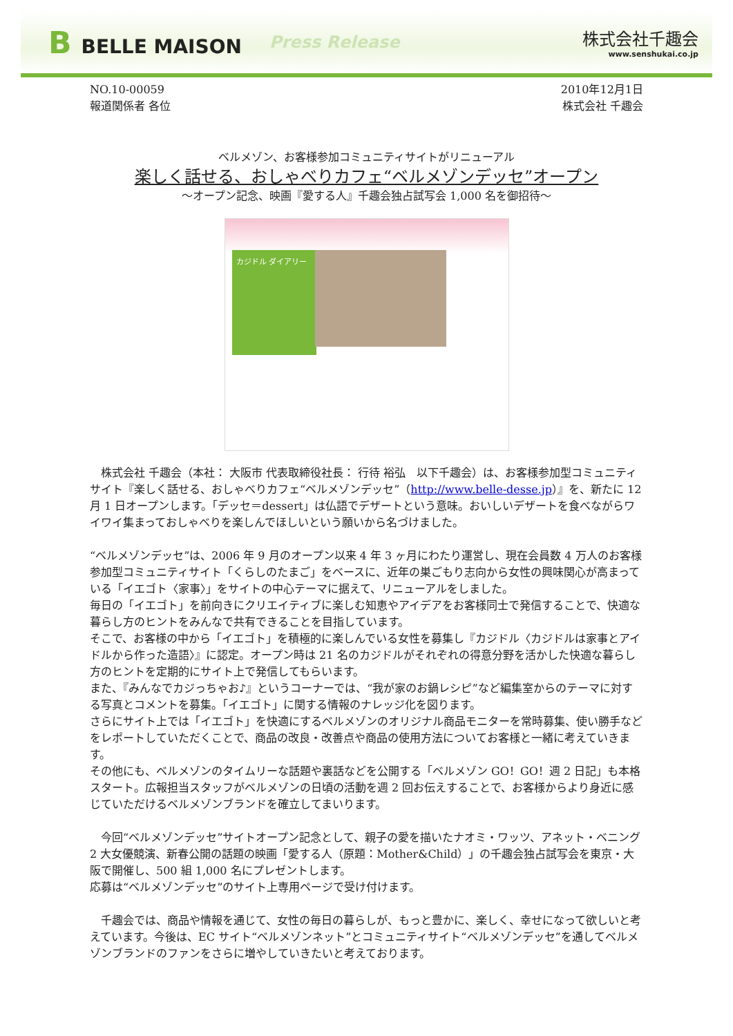B BELLE MAISON
Press Release
株式会社千趣会
www.senshukai.co.jp
NO.10-00059
報道関係者 各位
2010年12月1日
株式会社 千趣会
ベルメゾン、お客様参加コミュニティサイトがリニューアル
楽しく話せる、おしゃべりカフェ“ベルメゾンデッセ”オープン
～オープン記念、映画『愛する人』千趣会独占試写会 1,000 名を御招待～
カジドル ダイアリー
　株式会社 千趣会（本社： 大阪市 代表取締役社長： 行待 裕弘　以下千趣会）は、お客様参加型コミュニティサイト『楽しく話せる、おしゃべりカフェ“ベルメゾンデッセ”（http://www.belle-desse.jp）』を、新たに 12 月 1 日オープンします。「デッセ＝dessert」は仏語でデザートという意味。おいしいデザートを食べながらワイワイ集まっておしゃべりを楽しんでほしいという願いから名づけました。
“ベルメゾンデッセ”は、2006 年 9 月のオープン以来 4 年 3 ヶ月にわたり運営し、現在会員数 4 万人のお客様参加型コミュニティサイト「くらしのたまご」をベースに、近年の巣ごもり志向から女性の興味関心が高まっている「イエゴト〈家事〉」をサイトの中心テーマに据えて、リニューアルをしました。
毎日の「イエゴト」を前向きにクリエイティブに楽しむ知恵やアイデアをお客様同士で発信することで、快適な暮らし方のヒントをみんなで共有できることを目指しています。
そこで、お客様の中から「イエゴト」を積極的に楽しんでいる女性を募集し『カジドル〈カジドルは家事とアイドルから作った造語〉』に認定。オープン時は 21 名のカジドルがそれぞれの得意分野を活かした快適な暮らし方のヒントを定期的にサイト上で発信してもらいます。
また、『みんなでカジっちゃお♪』というコーナーでは、“我が家のお鍋レシピ”など編集室からのテーマに対する写真とコメントを募集。「イエゴト」に関する情報のナレッジ化を図ります。
さらにサイト上では「イエゴト」を快適にするベルメゾンのオリジナル商品モニターを常時募集、使い勝手などをレポートしていただくことで、商品の改良・改善点や商品の使用方法についてお客様と一緒に考えていきます。
その他にも、ベルメゾンのタイムリーな話題や裏話などを公開する「ベルメゾン GO！GO！週 2 日記」も本格スタート。広報担当スタッフがベルメゾンの日頃の活動を週 2 回お伝えすることで、お客様からより身近に感じていただけるベルメゾンブランドを確立してまいります。
　今回“ベルメゾンデッセ”サイトオープン記念として、親子の愛を描いたナオミ・ワッツ、アネット・ベニング 2 大女優競演、新春公開の話題の映画「愛する人（原題：Mother&Child）」の千趣会独占試写会を東京・大阪で開催し、500 組 1,000 名にプレゼントします。
応募は“ベルメゾンデッセ”のサイト上専用ページで受け付けます。
　千趣会では、商品や情報を通じて、女性の毎日の暮らしが、もっと豊かに、楽しく、幸せになって欲しいと考えています。今後は、EC サイト“ベルメゾンネット”とコミュニティサイト“ベルメゾンデッセ”を通してベルメゾンブランドのファンをさらに増やしていきたいと考えております。